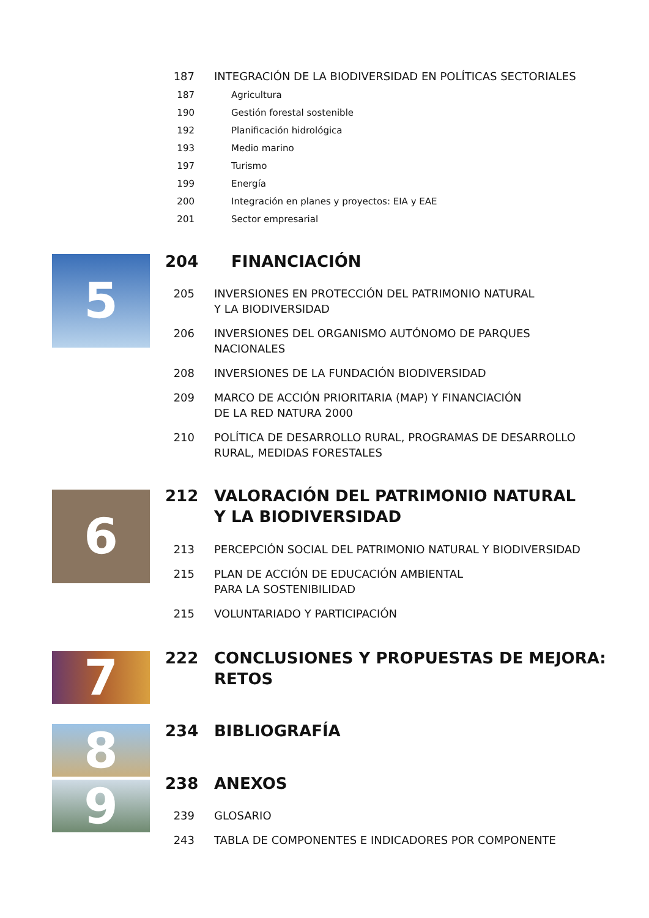187 INTEGRACIÓN DE LA BIODIVERSIDAD EN POLÍTICAS SECTORIALES
187 Agricultura
190 Gestión forestal sostenible
192 Planificación hidrológica
193 Medio marino
197 Turismo
199 Energía
200 Integración en planes y proyectos: EIA y EAE
201 Sector empresarial
5 204 FINANCIACIÓN
205 INVERSIONES EN PROTECCIÓN DEL PATRIMONIO NATURAL
Y LA BIODIVERSIDAD
206 INVERSIONES DEL ORGANISMO AUTÓNOMO DE PARQUES
NACIONALES
208 INVERSIONES DE LA FUNDACIÓN BIODIVERSIDAD
209 MARCO DE ACCIÓN PRIORITARIA (MAP) Y FINANCIACIÓN
DE LA RED NATURA 2000
210 POLÍTICA DE DESARROLLO RURAL, PROGRAMAS DE DESARROLLO
RURAL, MEDIDAS FORESTALES
6
212 VALORACIÓN DEL PATRIMONIO NATURAL
Y LA BIODIVERSIDAD
213 PERCEPCIÓN SOCIAL DEL PATRIMONIO NATURAL Y BIODIVERSIDAD
215 PLAN DE ACCIÓN DE EDUCACIÓN AMBIENTAL
PARA LA SOSTENIBILIDAD
215 VOLUNTARIADO Y PARTICIPACIÓN
7
222 CONCLUSIONES Y PROPUESTAS DE MEJORA:
RETOS
8 234 BIBLIOGRAFÍA
9 238 ANEXOS
239 GLOSARIO
243 TABLA DE COMPONENTES E INDICADORES POR COMPONENTE